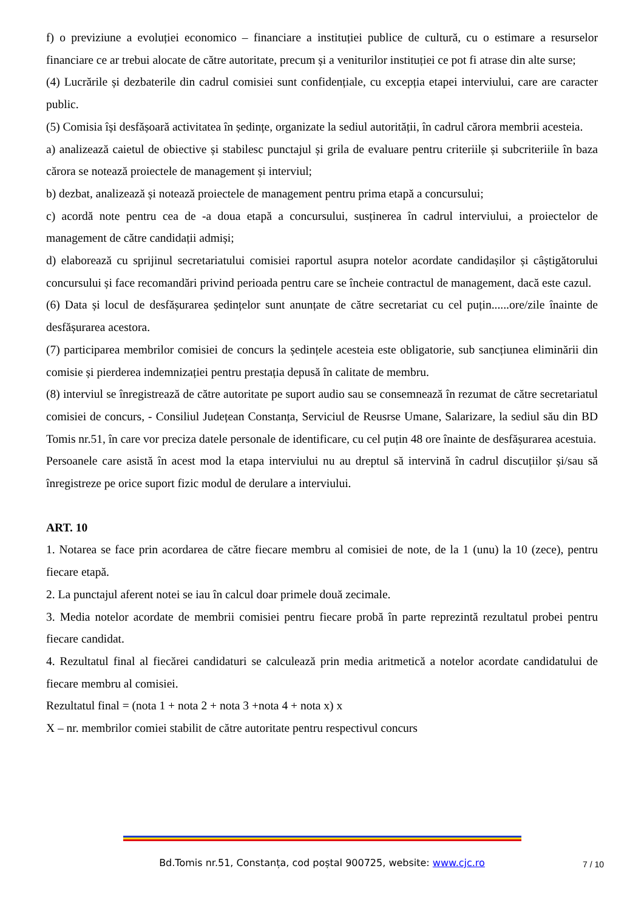f) o previziune a evoluției economico – financiare a instituției publice de cultură, cu o estimare a resurselor financiare ce ar trebui alocate de către autoritate, precum și a veniturilor instituției ce pot fi atrase din alte surse;
(4) Lucrările și dezbaterile din cadrul comisiei sunt confidențiale, cu excepția etapei interviului, care are caracter public.
(5) Comisia își desfășoară activitatea în ședințe, organizate la sediul autorității, în cadrul cărora membrii acesteia.
a) analizează caietul de obiective și stabilesc punctajul și grila de evaluare pentru criteriile și subcriteriile în baza cărora se notează proiectele de management și interviul;
b) dezbat, analizează și notează proiectele de management pentru prima etapă a concursului;
c) acordă note pentru cea de -a doua etapă a concursului, susținerea în cadrul interviului, a proiectelor de management de către candidații admiși;
d) elaborează cu sprijinul secretariatului comisiei raportul asupra notelor acordate candidașilor și câștigătorului concursului și face recomandări privind perioada pentru care se încheie contractul de management, dacă este cazul.
(6) Data și locul de desfășurarea ședințelor sunt anunțate de către secretariat cu cel puțin......ore/zile înainte de desfășurarea acestora.
(7) participarea membrilor comisiei de concurs la ședințele acesteia este obligatorie, sub sancțiunea eliminării din comisie și pierderea indemnizației pentru prestația depusă în calitate de membru.
(8) interviul se înregistrează de către autoritate pe suport audio sau se consemnează în rezumat de către secretariatul comisiei de concurs, - Consiliul Județean Constanța, Serviciul de Reusrse Umane, Salarizare, la sediul său din BD Tomis nr.51, în care vor preciza datele personale de identificare, cu cel puțin 48 ore înainte de desfășurarea acestuia.
Persoanele care asistă în acest mod la etapa interviului nu au dreptul să intervină în cadrul discuțiilor și/sau să înregistreze pe orice suport fizic modul de derulare a interviului.
ART. 10
1. Notarea se face prin acordarea de către fiecare membru al comisiei de note, de la 1 (unu) la 10 (zece), pentru fiecare etapă.
2. La punctajul aferent notei se iau în calcul doar primele două zecimale.
3. Media notelor acordate de membrii comisiei pentru fiecare probă în parte reprezintă rezultatul probei pentru fiecare candidat.
4. Rezultatul final al fiecărei candidaturi se calculează prin media aritmetică a notelor acordate candidatului de fiecare membru al comisiei.
Rezultatul final = (nota 1 + nota 2 + nota 3 +nota 4 + nota x) x
X – nr. membrilor comiei stabilit de către autoritate pentru respectivul concurs
Bd.Tomis nr.51, Constanța, cod poștal 900725, website: www.cjc.ro 7 / 10